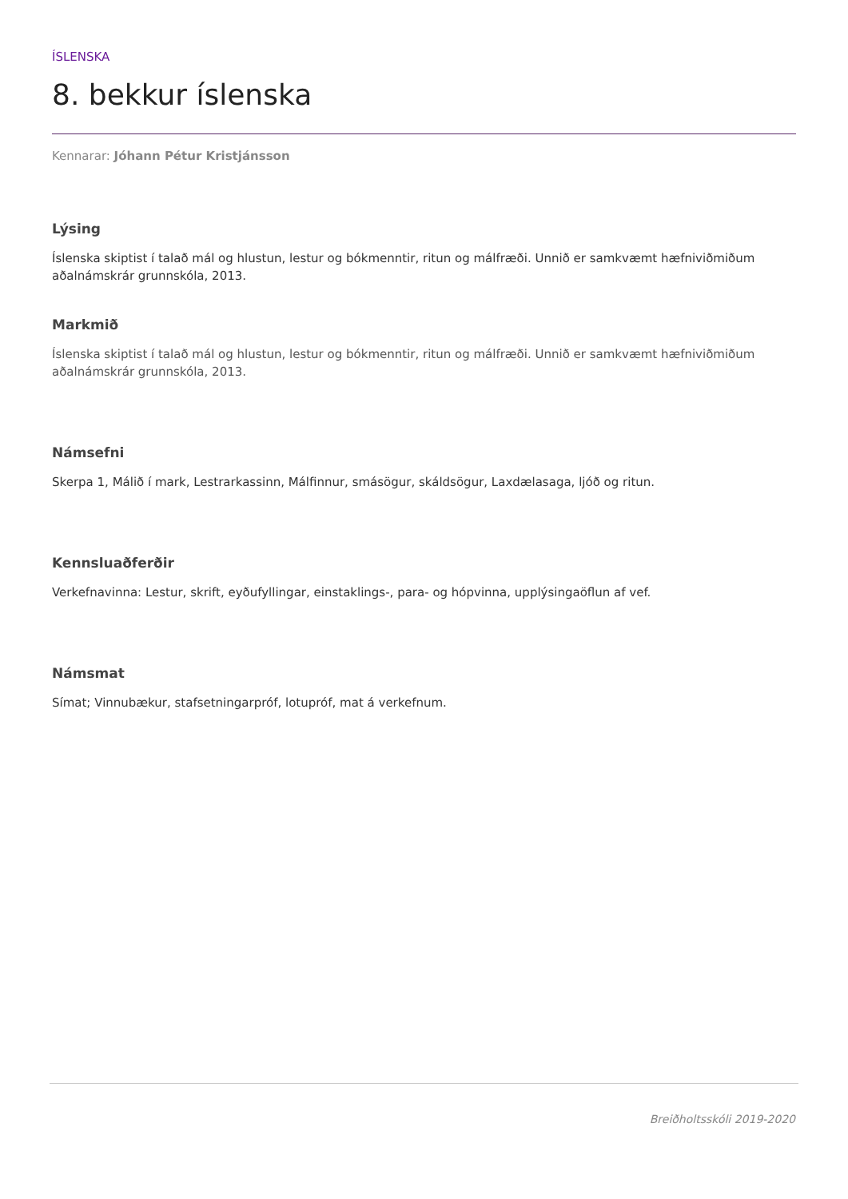ÍSLENSKA
8. bekkur íslenska
Kennarar: Jóhann Pétur Kristjánsson
Lýsing
Íslenska skiptist í talað mál og hlustun, lestur og bókmenntir, ritun og málfræði. Unnið er samkvæmt hæfniviðmiðum aðalnámskrár grunnskóla, 2013.
Markmið
Íslenska skiptist í talað mál og hlustun, lestur og bókmenntir, ritun og málfræði. Unnið er samkvæmt hæfniviðmiðum aðalnámskrár grunnskóla, 2013.
Námsefni
Skerpa 1, Málið í mark, Lestrarkassinn, Málfinnur, smásögur, skáldsögur, Laxdælasaga, ljóð og ritun.
Kennsluaðferðir
Verkefnavinna: Lestur, skrift, eyðufyllingar, einstaklings-, para- og hópvinna, upplýsingaöflun af vef.
Námsmat
Símat; Vinnubækur, stafsetningarpróf, lotupróf, mat á verkefnum.
Breiðholtsskóli 2019-2020